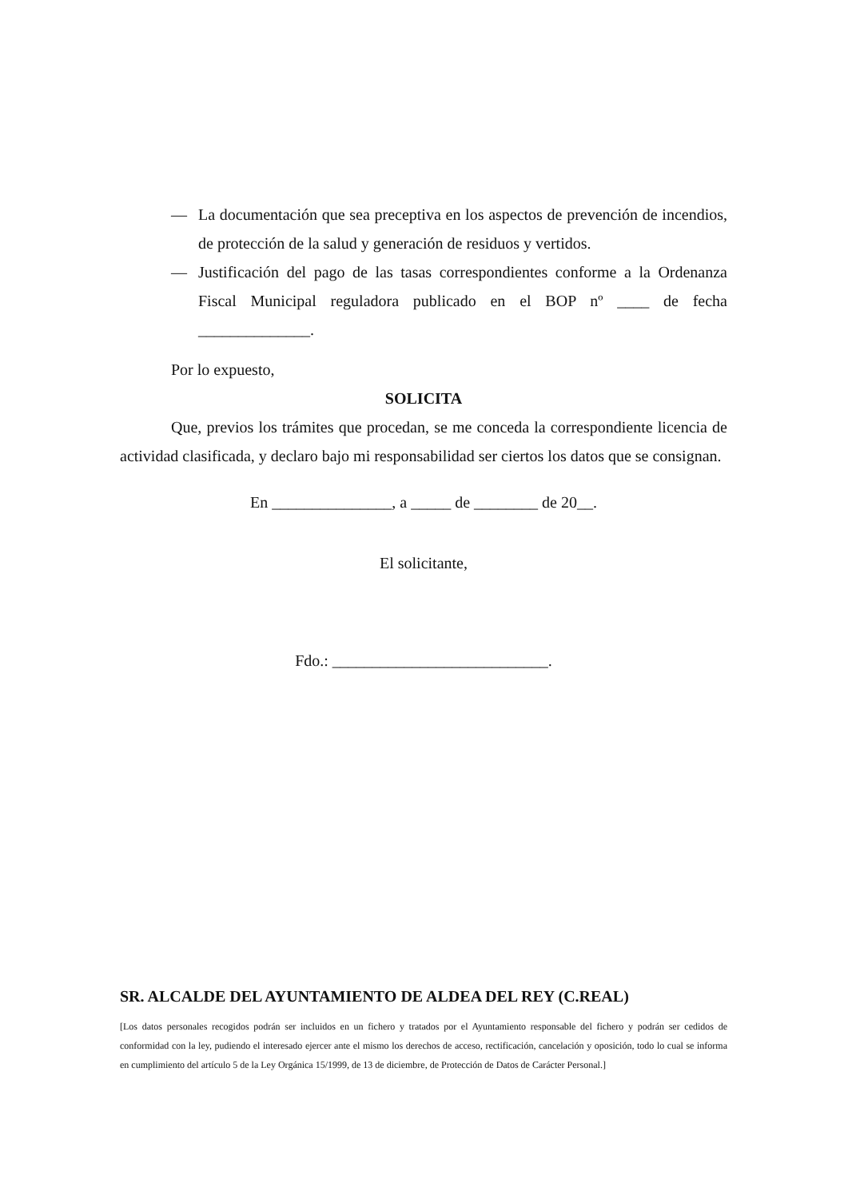— La documentación que sea preceptiva en los aspectos de prevención de incendios, de protección de la salud y generación de residuos y vertidos.
— Justificación del pago de las tasas correspondientes conforme a la Ordenanza Fiscal Municipal reguladora publicado en el BOP nº ____ de fecha ______________.
Por lo expuesto,
SOLICITA
Que, previos los trámites que procedan, se me conceda la correspondiente licencia de actividad clasificada, y declaro bajo mi responsabilidad ser ciertos los datos que se consignan.
En _______________, a _____ de ________ de 20__.
El solicitante,
Fdo.: ___________________________.
SR. ALCALDE DEL AYUNTAMIENTO DE ALDEA DEL REY (C.REAL)
[Los datos personales recogidos podrán ser incluidos en un fichero y tratados por el Ayuntamiento responsable del fichero y podrán ser cedidos de conformidad con la ley, pudiendo el interesado ejercer ante el mismo los derechos de acceso, rectificación, cancelación y oposición, todo lo cual se informa en cumplimiento del artículo 5 de la Ley Orgánica 15/1999, de 13 de diciembre, de Protección de Datos de Carácter Personal.]